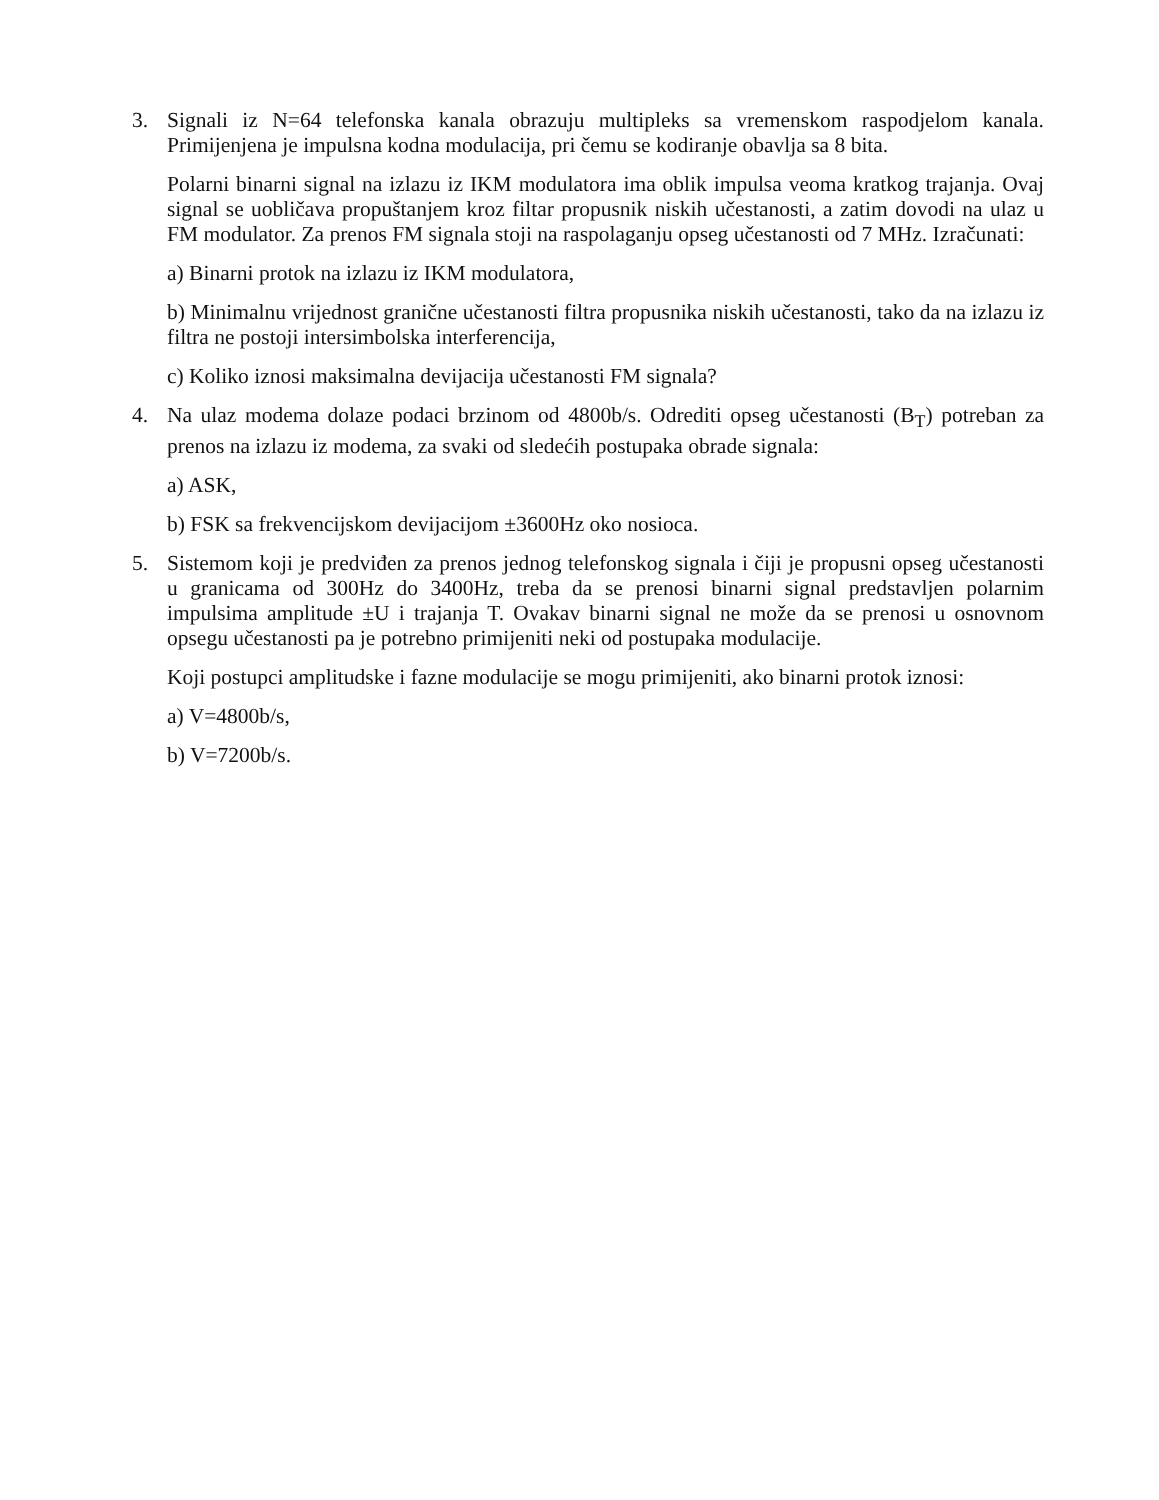3. Signali iz N=64 telefonska kanala obrazuju multipleks sa vremenskom raspodjelom kanala. Primijenjena je impulsna kodna modulacija, pri čemu se kodiranje obavlja sa 8 bita.
Polarni binarni signal na izlazu iz IKM modulatora ima oblik impulsa veoma kratkog trajanja. Ovaj signal se uobličava propuštanjem kroz filtar propusnik niskih učestanosti, a zatim dovodi na ulaz u FM modulator. Za prenos FM signala stoji na raspolaganju opseg učestanosti od 7 MHz. Izračunati:
a) Binarni protok na izlazu iz IKM modulatora,
b) Minimalnu vrijednost granične učestanosti filtra propusnika niskih učestanosti, tako da na izlazu iz filtra ne postoji intersimbolska interferencija,
c) Koliko iznosi maksimalna devijacija učestanosti FM signala?
4. Na ulaz modema dolaze podaci brzinom od 4800b/s. Odrediti opseg učestanosti (B<sub>T</sub>) potreban za prenos na izlazu iz modema, za svaki od sledećih postupaka obrade signala:
a) ASK,
b) FSK sa frekvencijskom devijacijom ±3600Hz oko nosioca.
5. Sistemom koji je predviđen za prenos jednog telefonskog signala i čiji je propusni opseg učestanosti u granicama od 300Hz do 3400Hz, treba da se prenosi binarni signal predstavljen polarnim impulsima amplitude ±U i trajanja T. Ovakav binarni signal ne može da se prenosi u osnovnom opsegu učestanosti pa je potrebno primijeniti neki od postupaka modulacije.
Koji postupci amplitudske i fazne modulacije se mogu primijeniti, ako binarni protok iznosi:
a) V=4800b/s,
b) V=7200b/s.